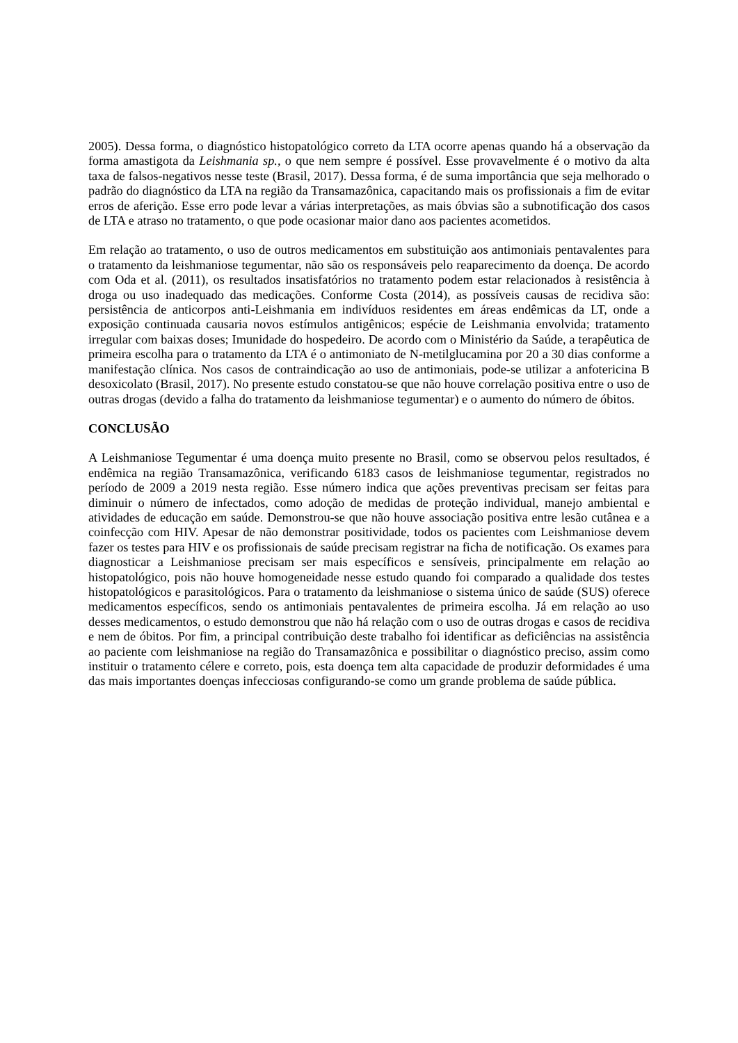2005). Dessa forma, o diagnóstico histopatológico correto da LTA ocorre apenas quando há a observação da forma amastigota da Leishmania sp., o que nem sempre é possível. Esse provavelmente é o motivo da alta taxa de falsos-negativos nesse teste (Brasil, 2017). Dessa forma, é de suma importância que seja melhorado o padrão do diagnóstico da LTA na região da Transamazônica, capacitando mais os profissionais a fim de evitar erros de aferição. Esse erro pode levar a várias interpretações, as mais óbvias são a subnotificação dos casos de LTA e atraso no tratamento, o que pode ocasionar maior dano aos pacientes acometidos.
Em relação ao tratamento, o uso de outros medicamentos em substituição aos antimoniais pentavalentes para o tratamento da leishmaniose tegumentar, não são os responsáveis pelo reaparecimento da doença. De acordo com Oda et al. (2011), os resultados insatisfatórios no tratamento podem estar relacionados à resistência à droga ou uso inadequado das medicações. Conforme Costa (2014), as possíveis causas de recidiva são: persistência de anticorpos anti-Leishmania em indivíduos residentes em áreas endêmicas da LT, onde a exposição continuada causaria novos estímulos antigênicos; espécie de Leishmania envolvida; tratamento irregular com baixas doses; Imunidade do hospedeiro. De acordo com o Ministério da Saúde, a terapêutica de primeira escolha para o tratamento da LTA é o antimoniato de N-metilglucamina por 20 a 30 dias conforme a manifestação clínica. Nos casos de contraindicação ao uso de antimoniais, pode-se utilizar a anfotericina B desoxicolato (Brasil, 2017). No presente estudo constatou-se que não houve correlação positiva entre o uso de outras drogas (devido a falha do tratamento da leishmaniose tegumentar) e o aumento do número de óbitos.
CONCLUSÃO
A Leishmaniose Tegumentar é uma doença muito presente no Brasil, como se observou pelos resultados, é endêmica na região Transamazônica, verificando 6183 casos de leishmaniose tegumentar, registrados no período de 2009 a 2019 nesta região. Esse número indica que ações preventivas precisam ser feitas para diminuir o número de infectados, como adoção de medidas de proteção individual, manejo ambiental e atividades de educação em saúde. Demonstrou-se que não houve associação positiva entre lesão cutânea e a coinfecção com HIV. Apesar de não demonstrar positividade, todos os pacientes com Leishmaniose devem fazer os testes para HIV e os profissionais de saúde precisam registrar na ficha de notificação. Os exames para diagnosticar a Leishmaniose precisam ser mais específicos e sensíveis, principalmente em relação ao histopatológico, pois não houve homogeneidade nesse estudo quando foi comparado a qualidade dos testes histopatológicos e parasitológicos. Para o tratamento da leishmaniose o sistema único de saúde (SUS) oferece medicamentos específicos, sendo os antimoniais pentavalentes de primeira escolha. Já em relação ao uso desses medicamentos, o estudo demonstrou que não há relação com o uso de outras drogas e casos de recidiva e nem de óbitos. Por fim, a principal contribuição deste trabalho foi identificar as deficiências na assistência ao paciente com leishmaniose na região do Transamazônica e possibilitar o diagnóstico preciso, assim como instituir o tratamento célere e correto, pois, esta doença tem alta capacidade de produzir deformidades é uma das mais importantes doenças infecciosas configurando-se como um grande problema de saúde pública.